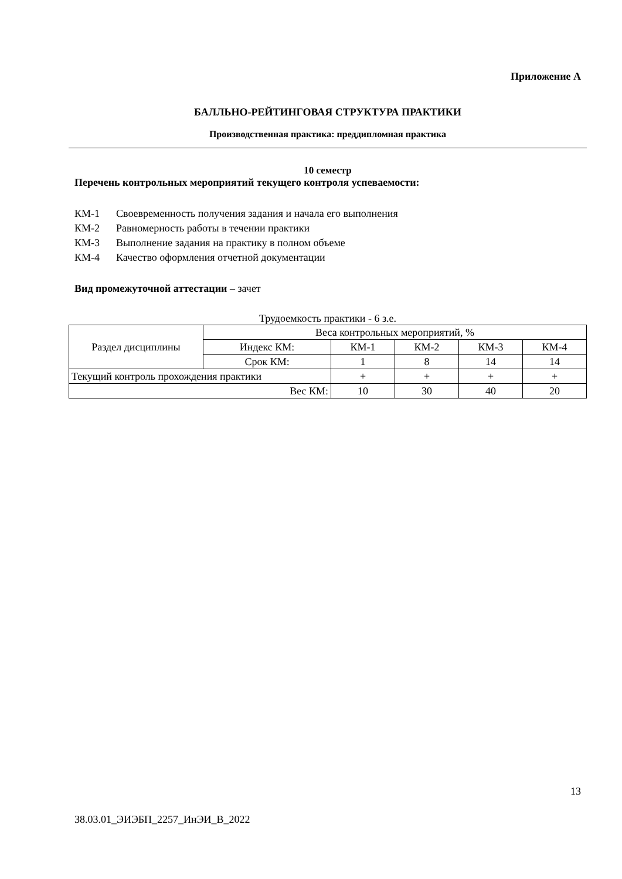Приложение А
БАЛЛЬНО-РЕЙТИНГОВАЯ СТРУКТУРА ПРАКТИКИ
Производственная практика: преддипломная практика
10 семестр
Перечень контрольных мероприятий текущего контроля успеваемости:
КМ-1 Своевременность получения задания и начала его выполнения
КМ-2 Равномерность работы в течении практики
КМ-3 Выполнение задания на практику в полном объеме
КМ-4 Качество оформления отчетной документации
Вид промежуточной аттестации – зачет
Трудоемкость практики - 6 з.е.
| Раздел дисциплины | Веса контрольных мероприятий, % | | | | |
| | Индекс КМ: | КМ-1 | КМ-2 | КМ-3 | КМ-4 |
| | Срок КМ: | 1 | 8 | 14 | 14 |
| Текущий контроль прохождения практики | | + | + | + | + |
| Вес КМ: | | 10 | 30 | 40 | 20 |
13
38.03.01_ЭИЭБП_2257_ИнЭИ_В_2022